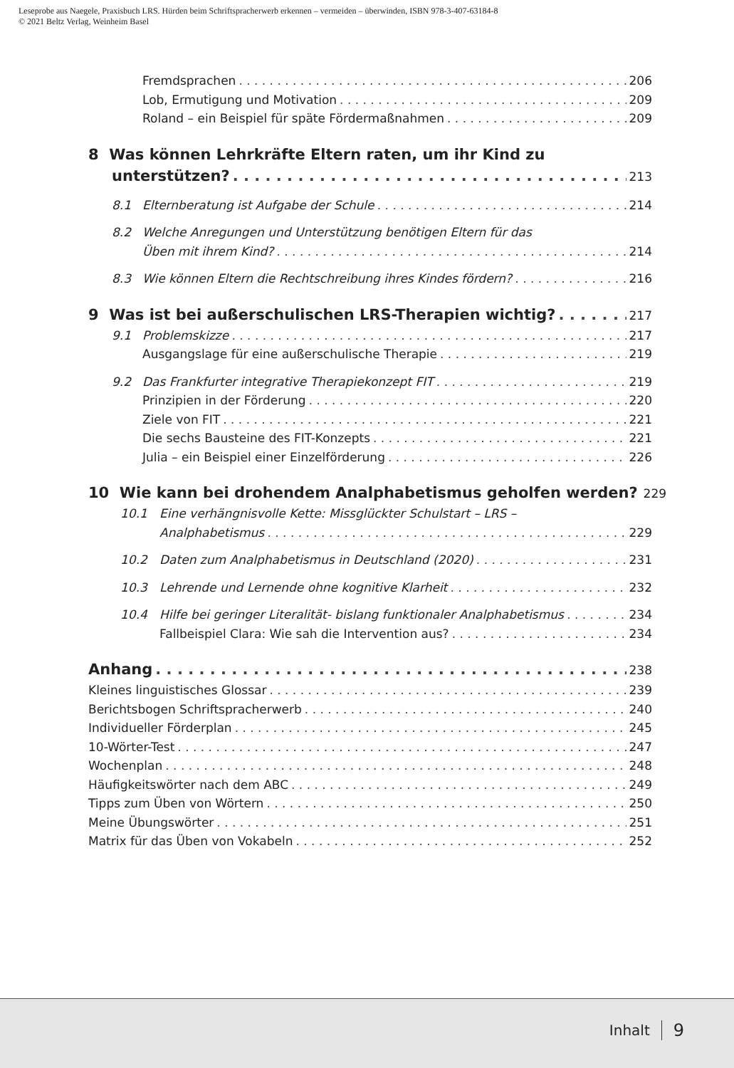Leseprobe aus Naegele, Praxisbuch LRS. Hürden beim Schriftspracherwerb erkennen – vermeiden – überwinden, ISBN 978-3-407-63184-8
© 2021 Beltz Verlag, Weinheim Basel
Fremdsprachen 206
Lob, Ermutigung und Motivation 209
Roland – ein Beispiel für späte Fördermaßnahmen 209
8 Was können Lehrkräfte Eltern raten, um ihr Kind zu
unterstützen? 213
8.1 Elternberatung ist Aufgabe der Schule 214
8.2 Welche Anregungen und Unterstützung benötigen Eltern für das
Üben mit ihrem Kind? 214
8.3 Wie können Eltern die Rechtschreibung ihres Kindes fördern? 216
9 Was ist bei außerschulischen LRS-Therapien wichtig? 217
9.1 Problemskizze 217
Ausgangslage für eine außerschulische Therapie 219
9.2 Das Frankfurter integrative Therapiekonzept FIT 219
Prinzipien in der Förderung 220
Ziele von FIT 221
Die sechs Bausteine des FIT-Konzepts 221
Julia – ein Beispiel einer Einzelförderung 226
10 Wie kann bei drohendem Analphabetismus geholfen werden? 229
10.1 Eine verhängnisvolle Kette: Missglückter Schulstart – LRS –
Analphabetismus 229
10.2 Daten zum Analphabetismus in Deutschland (2020) 231
10.3 Lehrende und Lernende ohne kognitive Klarheit 232
10.4 Hilfe bei geringer Literalität- bislang funktionaler Analphabetismus 234
Fallbeispiel Clara: Wie sah die Intervention aus? 234
Anhang 238
Kleines linguistisches Glossar 239
Berichtsbogen Schriftspracherwerb 240
Individueller Förderplan 245
10-Wörter-Test 247
Wochenplan 248
Häufigkeitswörter nach dem ABC 249
Tipps zum Üben von Wörtern 250
Meine Übungswörter 251
Matrix für das Üben von Vokabeln 252
Inhalt 9